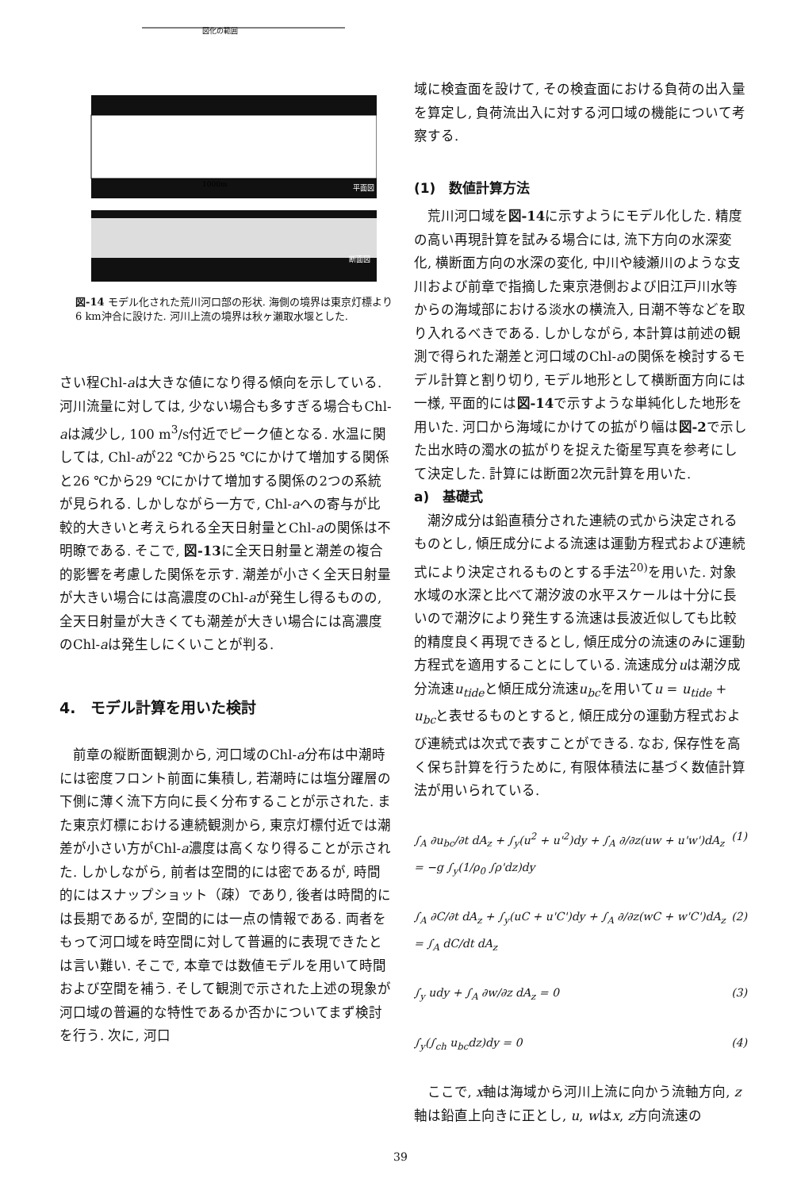図化の範囲
1000m
平面図
断面図
図-14 モデル化された荒川河口部の形状. 海側の境界は東京灯標より6 km沖合に設けた. 河川上流の境界は秋ヶ瀬取水堰とした.
さい程Chl-aは大きな値になり得る傾向を示している. 河川流量に対しては, 少ない場合も多すぎる場合もChl-aは減少し, 100 m<sup>3</sup>/s付近でピーク値となる. 水温に関しては, Chl-aが22 ℃から25 ℃にかけて増加する関係と26 ℃から29 ℃にかけて増加する関係の2つの系統が見られる. しかしながら一方で, Chl-aへの寄与が比較的大きいと考えられる全天日射量とChl-aの関係は不明瞭である. そこで, 図-13に全天日射量と潮差の複合的影響を考慮した関係を示す. 潮差が小さく全天日射量が大きい場合には高濃度のChl-aが発生し得るものの, 全天日射量が大きくても潮差が大きい場合には高濃度のChl-aは発生しにくいことが判る.
4.　モデル計算を用いた検討
前章の縦断面観測から, 河口域のChl-a分布は中潮時には密度フロント前面に集積し, 若潮時には塩分躍層の下側に薄く流下方向に長く分布することが示された. また東京灯標における連続観測から, 東京灯標付近では潮差が小さい方がChl-a濃度は高くなり得ることが示された. しかしながら, 前者は空間的には密であるが, 時間的にはスナップショット（疎）であり, 後者は時間的には長期であるが, 空間的には一点の情報である. 両者をもって河口域を時空間に対して普遍的に表現できたとは言い難い. そこで, 本章では数値モデルを用いて時間および空間を補う. そして観測で示された上述の現象が河口域の普遍的な特性であるか否かについてまず検討を行う. 次に, 河口
域に検査面を設けて, その検査面における負荷の出入量を算定し, 負荷流出入に対する河口域の機能について考察する.
(1)　数値計算方法
荒川河口域を図-14に示すようにモデル化した. 精度の高い再現計算を試みる場合には, 流下方向の水深変化, 横断面方向の水深の変化, 中川や綾瀬川のような支川および前章で指摘した東京港側および旧江戸川水等からの海域部における淡水の横流入, 日潮不等などを取り入れるべきである. しかしながら, 本計算は前述の観測で得られた潮差と河口域のChl-aの関係を検討するモデル計算と割り切り, モデル地形として横断面方向には一様, 平面的には図-14で示すような単純化した地形を用いた. 河口から海域にかけての拡がり幅は図-2で示した出水時の濁水の拡がりを捉えた衛星写真を参考にして決定した. 計算には断面2次元計算を用いた.
a)　基礎式
潮汐成分は鉛直積分された連続の式から決定されるものとし, 傾圧成分による流速は運動方程式および連続式により決定されるものとする手法<sup>20)</sup>を用いた. 対象水域の水深と比べて潮汐波の水平スケールは十分に長いので潮汐により発生する流速は長波近似しても比較的精度良く再現できるとし, 傾圧成分の流速のみに運動方程式を適用することにしている. 流速成分uは潮汐成分流速u<sub>tide</sub>と傾圧成分流速u<sub>bc</sub>を用いてu = u<sub>tide</sub> + u<sub>bc</sub>と表せるものとすると, 傾圧成分の運動方程式および連続式は次式で表すことができる. なお, 保存性を高く保ち計算を行うために, 有限体積法に基づく数値計算法が用いられている.
∫<sub>A</sub> ∂u<sub>bc</sub>/∂t dA<sub>z</sub> + ∫<sub>y</sub>(u<sup>2</sup> + u'<sup>2</sup>)dy + ∫<sub>A</sub> ∂/∂z(uw + u'w')dA<sub>z</sub>
= −g ∫<sub>y</sub>(1/ρ<sub>0</sub> ∫ρ'dz)dy (1)
∫<sub>A</sub> ∂C/∂t dA<sub>z</sub> + ∫<sub>y</sub>(uC + u'C')dy + ∫<sub>A</sub> ∂/∂z(wC + w'C')dA<sub>z</sub>
= ∫<sub>A</sub> dC/dt dA<sub>z</sub> (2)
∫<sub>y</sub> udy + ∫<sub>A</sub> ∂w/∂z dA<sub>z</sub> = 0 (3)
∫<sub>y</sub>(∫<sub>ch</sub> u<sub>bc</sub>dz)dy = 0 (4)
ここで, x軸は海域から河川上流に向かう流軸方向, z軸は鉛直上向きに正とし, u, wはx, z方向流速の
39